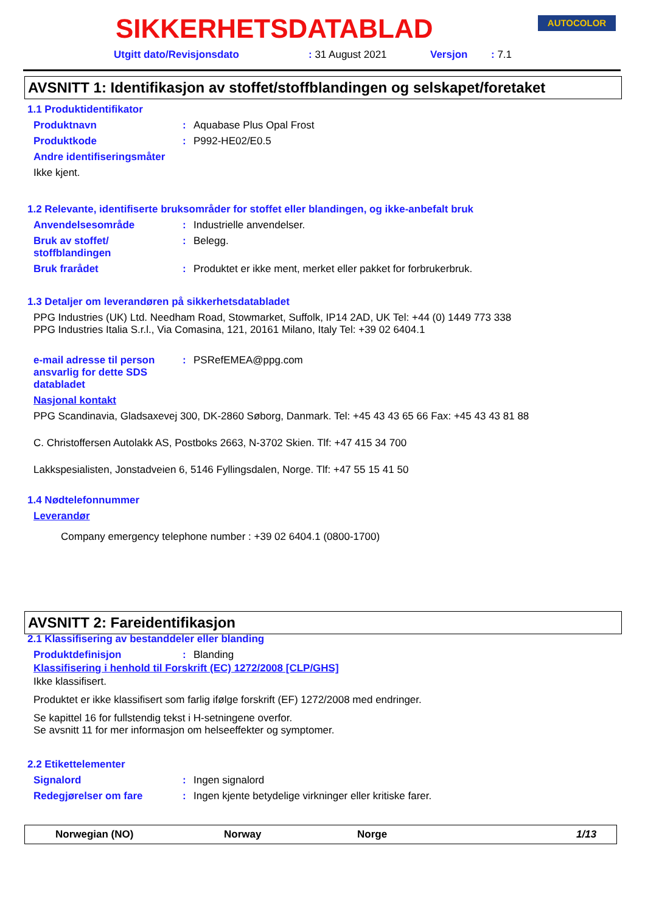SIKKERHETSDATABLAD AUTOCOLOR
Utgitt dato/Revisjonsdato: 31 August 2021 Versjon: 7.1
AVSNITT 1: Identifikasjon av stoffet/stoffblandingen og selskapet/foretaket
1.1 Produktidentifikator
Produktnavn: Aquabase Plus Opal Frost
Produktkode: P992-HE02/E0.5
Andre identifiseringsmåter
Ikke kjent.
1.2 Relevante, identifiserte bruksområder for stoffet eller blandingen, og ikke-anbefalt bruk
Anvendelsesområde: Industrielle anvendelser.
Bruk av stoffet/
stoffblandingen: Belegg.
Bruk frarådet: Produktet er ikke ment, merket eller pakket for forbrukerbruk.
1.3 Detaljer om leverandøren på sikkerhetsdatabladet
PPG Industries (UK) Ltd. Needham Road, Stowmarket, Suffolk, IP14 2AD, UK Tel: +44 (0) 1449 773 338
PPG Industries Italia S.r.l., Via Comasina, 121, 20161 Milano, Italy Tel: +39 02 6404.1
e-mail adresse til person ansvarlig for dette SDS databladet: PSRefEMEA@ppg.com
Nasjonal kontakt
PPG Scandinavia, Gladsaxevej 300, DK-2860 Søborg, Danmark. Tel: +45 43 43 65 66 Fax: +45 43 43 81 88
C. Christoffersen Autolakk AS, Postboks 2663, N-3702 Skien. Tlf: +47 415 34 700
Lakkspesialisten, Jonstadveien 6, 5146 Fyllingsdalen, Norge. Tlf: +47 55 15 41 50
1.4 Nødtelefonnummer
Leverandør
Company emergency telephone number : +39 02 6404.1 (0800-1700)
AVSNITT 2: Fareidentifikasjon
2.1 Klassifisering av bestanddeler eller blanding
Produktdefinisjon: Blanding
Klassifisering i henhold til Forskrift (EC) 1272/2008 [CLP/GHS]
Ikke klassifisert.
Produktet er ikke klassifisert som farlig ifølge forskrift (EF) 1272/2008 med endringer.
Se kapittel 16 for fullstendig tekst i H-setningene overfor.
Se avsnitt 11 for mer informasjon om helseeffekter og symptomer.
2.2 Etikettelementer
Signalord: Ingen signalord
Redegjørelser om fare: Ingen kjente betydelige virkninger eller kritiske farer.
Norwegian (NO) Norway Norge 1/13